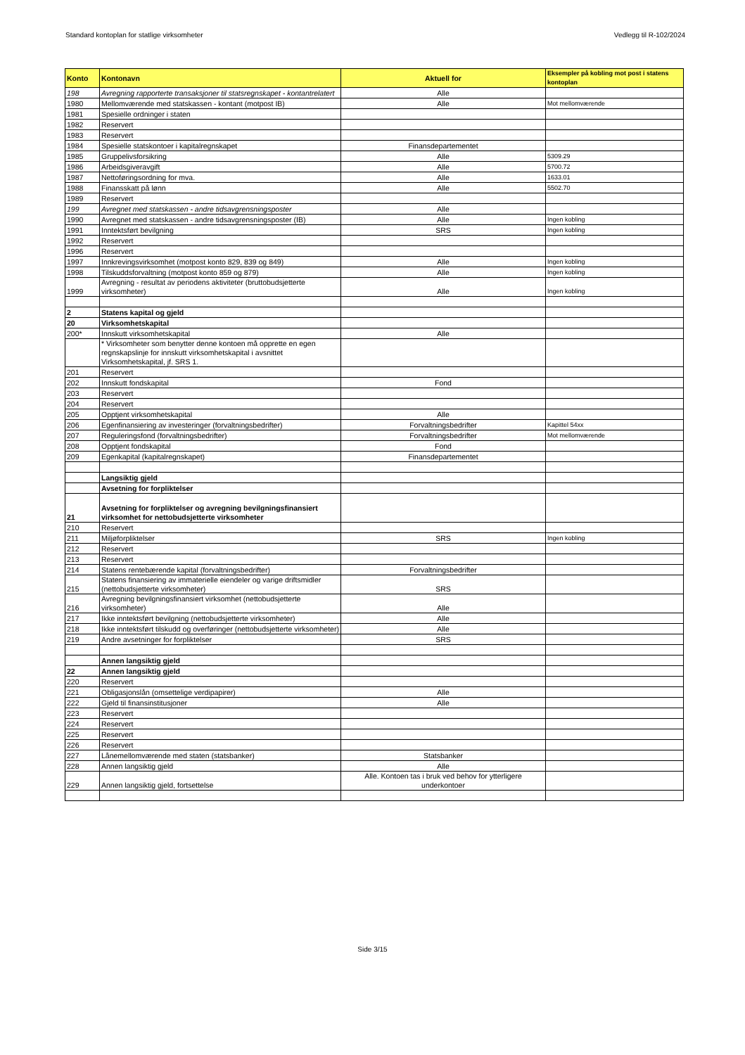Standard kontoplan for statlige virksomheter Vedlegg til R-102/2024
| Konto | Kontonavn | Aktuell for | Eksempler på kobling mot post i statens kontoplan |
| --- | --- | --- | --- |
| 198 | Avregning rapporterte transaksjoner til statsregnskapet - kontantrelatert | Alle | |
| 1980 | Mellomværende med statskassen - kontant (motpost IB) | Alle | Mot mellomværende |
| 1981 | Spesielle ordninger i staten | | |
| 1982 | Reservert | | |
| 1983 | Reservert | | |
| 1984 | Spesielle statskontoer i kapitalregnskapet | Finansdepartementet | |
| 1985 | Gruppelivsforsikring | Alle | 5309.29 |
| 1986 | Arbeidsgiveravgift | Alle | 5700.72 |
| 1987 | Nettoføringsordning for mva. | Alle | 1633.01 |
| 1988 | Finansskatt på lønn | Alle | 5502.70 |
| 1989 | Reservert | | |
| 199 | Avregnet med statskassen - andre tidsavgrensningsposter | Alle | |
| 1990 | Avregnet med statskassen - andre tidsavgrensningsposter (IB) | Alle | Ingen kobling |
| 1991 | Inntektsført bevilgning | SRS | Ingen kobling |
| 1992 | Reservert | | |
| 1996 | Reservert | | |
| 1997 | Innkrevingsvirksomhet (motpost konto 829, 839 og 849) | Alle | Ingen kobling |
| 1998 | Tilskuddsforvaltning (motpost konto 859 og 879) | Alle | Ingen kobling |
| 1999 | Avregning - resultat av periodens aktiviteter (bruttobudsjetterte virksomheter) | Alle | Ingen kobling |
| 2 | Statens kapital og gjeld | | |
| 20 | Virksomhetskapital | | |
| 200* | Innskutt virksomhetskapital | Alle | |
| | * Virksomheter som benytter denne kontoen må opprette en egen regnskapslinje for innskutt virksomhetskapital i avsnittet Virksomhetskapital, jf. SRS 1. | | |
| 201 | Reservert | | |
| 202 | Innskutt fondskapital | Fond | |
| 203 | Reservert | | |
| 204 | Reservert | | |
| 205 | Opptjent virksomhetskapital | Alle | |
| 206 | Egenfinansiering av investeringer (forvaltningsbedrifter) | Forvaltningsbedrifter | Kapittel 54xx |
| 207 | Reguleringsfond (forvaltningsbedrifter) | Forvaltningsbedrifter | Mot mellomværende |
| 208 | Opptjent fondskapital | Fond | |
| 209 | Egenkapital (kapitalregnskapet) | Finansdepartementet | |
| | Langsiktig gjeld | | |
| | Avsetning for forpliktelser | | |
| 21 | Avsetning for forpliktelser og avregning bevilgningsfinansiert virksomhet for nettobudsjetterte virksomheter | | |
| 210 | Reservert | | |
| 211 | Miljøforpliktelser | SRS | Ingen kobling |
| 212 | Reservert | | |
| 213 | Reservert | | |
| 214 | Statens rentebærende kapital (forvaltningsbedrifter) | Forvaltningsbedrifter | |
| 215 | Statens finansiering av immaterielle eiendeler og varige driftsmidler (nettobudsjetterte virksomheter) | SRS | |
| 216 | Avregning bevilgningsfinansiert virksomhet (nettobudsjetterte virksomheter) | Alle | |
| 217 | Ikke inntektsført bevilgning (nettobudsjetterte virksomheter) | Alle | |
| 218 | Ikke inntektsført tilskudd og overføringer (nettobudsjetterte virksomheter) | Alle | |
| 219 | Andre avsetninger for forpliktelser | SRS | |
| | Annen langsiktig gjeld | | |
| 22 | Annen langsiktig gjeld | | |
| 220 | Reservert | | |
| 221 | Obligasjonslån (omsettelige verdipapirer) | Alle | |
| 222 | Gjeld til finansinstitusjoner | Alle | |
| 223 | Reservert | | |
| 224 | Reservert | | |
| 225 | Reservert | | |
| 226 | Reservert | | |
| 227 | Lånemellomværende med staten (statsbanker) | Statsbanker | |
| 228 | Annen langsiktig gjeld | Alle | |
| 229 | Annen langsiktig gjeld, fortsettelse | Alle. Kontoen tas i bruk ved behov for ytterligere underkontoer | |
Side 3/15